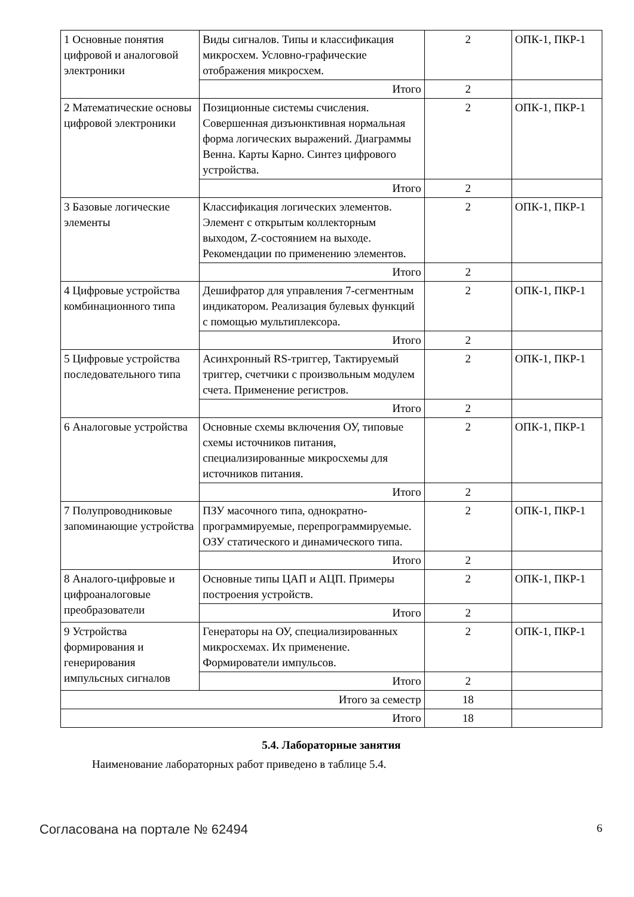| 1 Основные понятия цифровой и аналоговой электроники | Виды сигналов. Типы и классификация микросхем. Условно-графические отображения микросхем. | 2 | ОПК-1, ПКР-1 |
| | Итого | 2 | |
| 2 Математические основы цифровой электроники | Позиционные системы счисления. Совершенная дизъюнктивная нормальная форма логических выражений. Диаграммы Венна. Карты Карно. Синтез цифрового устройства. | 2 | ОПК-1, ПКР-1 |
| | Итого | 2 | |
| 3 Базовые логические элементы | Классификация логических элементов. Элемент с открытым коллекторным выходом, Z-состоянием на выходе. Рекомендации по применению элементов. | 2 | ОПК-1, ПКР-1 |
| | Итого | 2 | |
| 4 Цифровые устройства комбинационного типа | Дешифратор для управления 7-сегментным индикатором. Реализация булевых функций с помощью мультиплексора. | 2 | ОПК-1, ПКР-1 |
| | Итого | 2 | |
| 5 Цифровые устройства последовательного типа | Асинхронный RS-триггер, Тактируемый триггер, счетчики с произвольным модулем счета. Применение регистров. | 2 | ОПК-1, ПКР-1 |
| | Итого | 2 | |
| 6 Аналоговые устройства | Основные схемы включения ОУ, типовые схемы источников питания, специализированные микросхемы для источников питания. | 2 | ОПК-1, ПКР-1 |
| | Итого | 2 | |
| 7 Полупроводниковые запоминающие устройства | ПЗУ масочного типа, однократно-программируемые, перепрограммируемые. ОЗУ статического и динамического типа. | 2 | ОПК-1, ПКР-1 |
| | Итого | 2 | |
| 8 Аналого-цифровые и цифроаналоговые преобразователи | Основные типы ЦАП и АЦП. Примеры построения устройств. | 2 | ОПК-1, ПКР-1 |
| | Итого | 2 | |
| 9 Устройства формирования и генерирования импульсных сигналов | Генераторы на ОУ, специализированных микросхемах. Их применение. Формирователи импульсов. | 2 | ОПК-1, ПКР-1 |
| | Итого | 2 | |
| Итого за семестр | | 18 | |
| Итого | | 18 | |
5.4. Лабораторные занятия
Наименование лабораторных работ приведено в таблице 5.4.
Согласована на портале № 62494 6